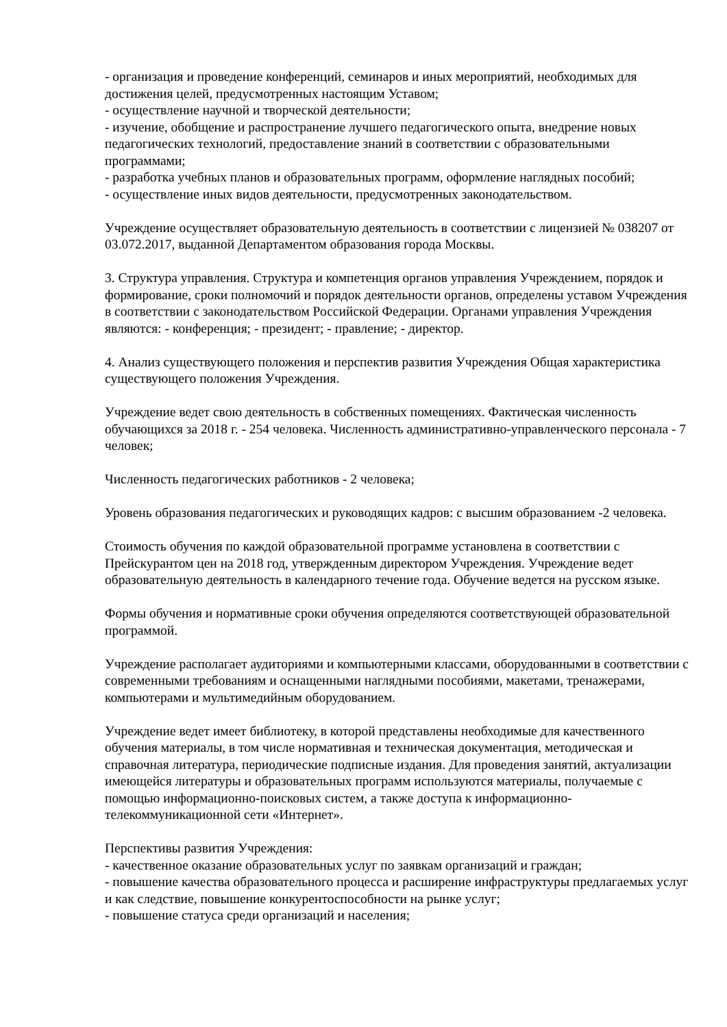- организация и проведение конференций, семинаров и иных мероприятий, необходимых для достижения целей, предусмотренных настоящим Уставом;
- осуществление научной и творческой деятельности;
- изучение, обобщение и распространение лучшего педагогического опыта, внедрение новых педагогических технологий, предоставление знаний в соответствии с образовательными программами;
- разработка учебных планов и образовательных программ, оформление наглядных пособий;
- осуществление иных видов деятельности, предусмотренных законодательством.
Учреждение осуществляет образовательную деятельность в соответствии с лицензией № 038207 от 03.072.2017, выданной Департаментом образования города Москвы.
3. Структура управления. Структура и компетенция органов управления Учреждением, порядок и формирование, сроки полномочий и порядок деятельности органов, определены уставом Учреждения в соответствии с законодательством Российской Федерации. Органами управления Учреждения являются: - конференция; - президент; - правление; - директор.
4. Анализ существующего положения и перспектив развития Учреждения Общая характеристика существующего положения Учреждения.
Учреждение ведет свою деятельность в собственных помещениях. Фактическая численность обучающихся за 2018 г. - 254 человека. Численность административно-управленческого персонала - 7 человек;
Численность педагогических работников - 2 человека;
Уровень образования педагогических и руководящих кадров: с высшим образованием -2 человека.
Стоимость обучения по каждой образовательной программе установлена в соответствии с Прейскурантом цен на 2018 год, утвержденным директором Учреждения. Учреждение ведет образовательную деятельность в календарного течение года. Обучение ведется на русском языке.
Формы обучения и нормативные сроки обучения определяются соответствующей образовательной программой.
Учреждение располагает аудиториями и компьютерными классами, оборудованными в соответствии с современными требованиям и оснащенными наглядными пособиями, макетами, тренажерами, компьютерами и мультимедийным оборудованием.
Учреждение ведет имеет библиотеку, в которой представлены необходимые для качественного обучения материалы, в том числе нормативная и техническая документация, методическая и справочная литература, периодические подписные издания. Для проведения занятий, актуализации имеющейся литературы и образовательных программ используются материалы, получаемые с помощью информационно-поисковых систем, а также доступа к информационно-телекоммуникационной сети «Интернет».
Перспективы развития Учреждения:
- качественное оказание образовательных услуг по заявкам организаций и граждан;
- повышение качества образовательного процесса и расширение инфраструктуры предлагаемых услуг и как следствие, повышение конкурентоспособности на рынке услуг;
- повышение статуса среди организаций и населения;